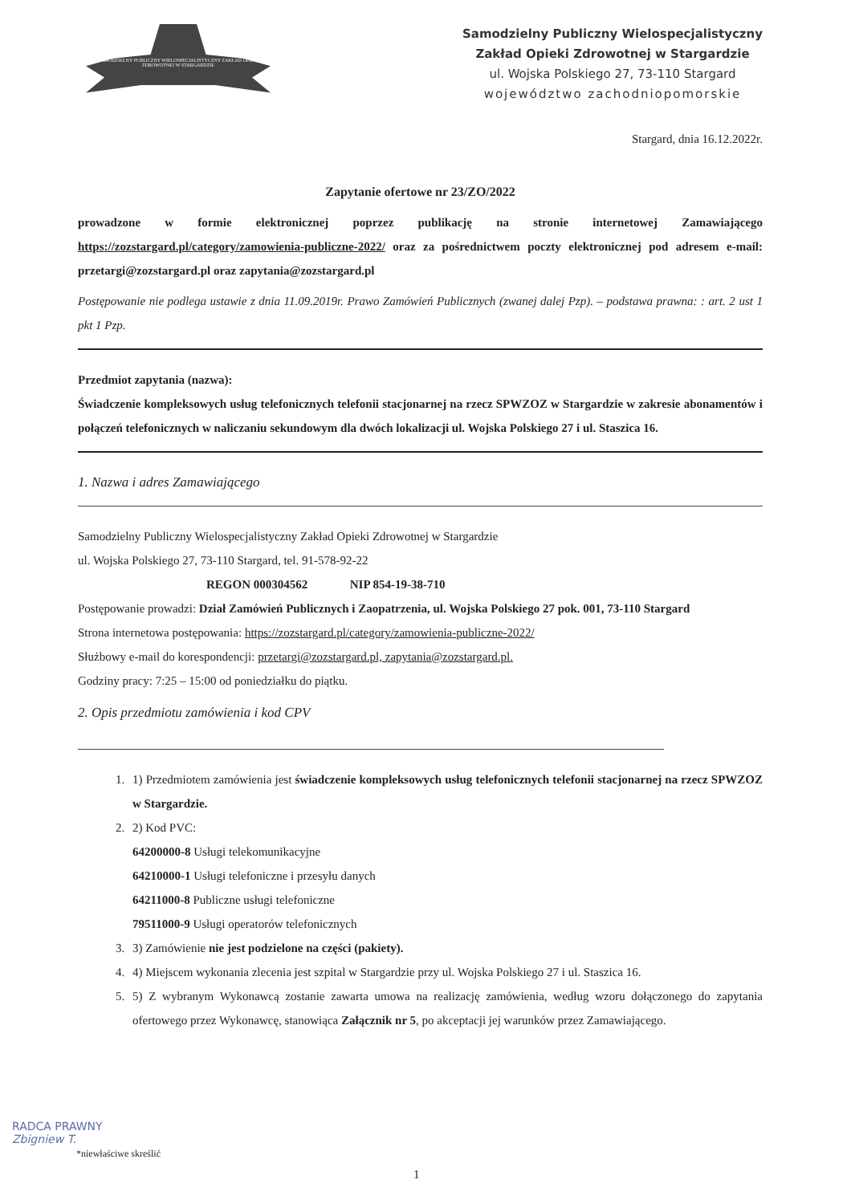SAMODZIELNY PUBLICZNY WIELOSPECJALISTYCZNY ZAKŁAD OPIEKI ZDROWOTNEJ W STARGARDZIE
Samodzielny Publiczny Wielospecjalistyczny
Zakład Opieki Zdrowotnej w Stargardzie
ul. Wojska Polskiego 27, 73-110 Stargard
województwo zachodniopomorskie
Stargard, dnia 16.12.2022r.
Zapytanie ofertowe nr 23/ZO/2022
prowadzone w formie elektronicznej poprzez publikację na stronie internetowej Zamawiającego https://zozstargard.pl/category/zamowienia-publiczne-2022/ oraz za pośrednictwem poczty elektronicznej pod adresem e-mail: przetargi@zozstargard.pl oraz zapytania@zozstargard.pl
Postępowanie nie podlega ustawie z dnia 11.09.2019r. Prawo Zamówień Publicznych (zwanej dalej Pzp). – podstawa prawna: : art. 2 ust 1 pkt 1 Pzp.
Przedmiot zapytania (nazwa):
Świadczenie kompleksowych usług telefonicznych telefonii stacjonarnej na rzecz SPWZOZ w Stargardzie w zakresie abonamentów i połączeń telefonicznych w naliczaniu sekundowym dla dwóch lokalizacji ul. Wojska Polskiego 27 i ul. Staszica 16.
1. Nazwa i adres Zamawiającego
Samodzielny Publiczny Wielospecjalistyczny Zakład Opieki Zdrowotnej w Stargardzie
ul. Wojska Polskiego 27, 73-110 Stargard, tel. 91-578-92-22
REGON 000304562 NIP 854-19-38-710
Postępowanie prowadzi: Dział Zamówień Publicznych i Zaopatrzenia, ul. Wojska Polskiego 27 pok. 001, 73-110 Stargard
Strona internetowa postępowania: https://zozstargard.pl/category/zamowienia-publiczne-2022/
Służbowy e-mail do korespondencji: przetargi@zozstargard.pl, zapytania@zozstargard.pl.
Godziny pracy: 7:25 – 15:00 od poniedziałku do piątku.
2. Opis przedmiotu zamówienia i kod CPV
1. 1) Przedmiotem zamówienia jest świadczenie kompleksowych usług telefonicznych telefonii stacjonarnej na rzecz SPWZOZ w Stargardzie.
2. 2) Kod PVC:
64200000-8 Usługi telekomunikacyjne
64210000-1 Usługi telefoniczne i przesyłu danych
64211000-8 Publiczne usługi telefoniczne
79511000-9 Usługi operatorów telefonicznych
3. 3) Zamówienie nie jest podzielone na części (pakiety).
4. 4) Miejscem wykonania zlecenia jest szpital w Stargardzie przy ul. Wojska Polskiego 27 i ul. Staszica 16.
5. 5) Z wybranym Wykonawcą zostanie zawarta umowa na realizację zamówienia, według wzoru dołączonego do zapytania ofertowego przez Wykonawcę, stanowiąca Załącznik nr 5, po akceptacji jej warunków przez Zamawiającego.
RADCA PRAWNY
Zbigniew T.
*niewłaściwe skreślić
1